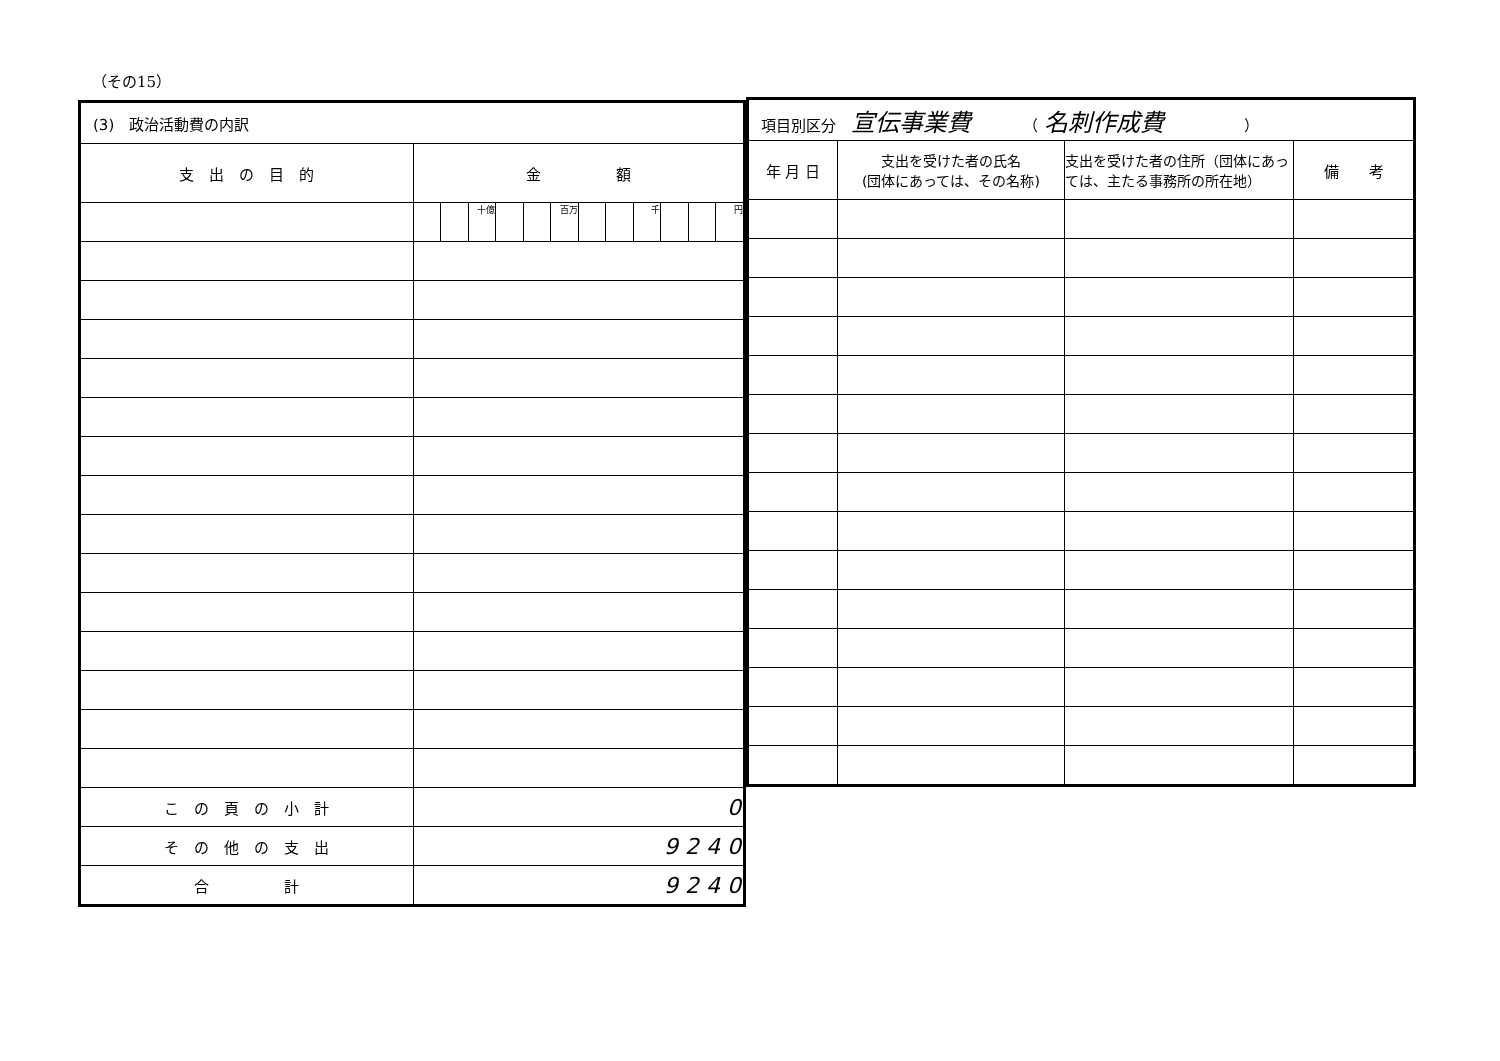（その15）
| (3) 政治活動費の内訳 | | | | | | | | | | | | |
| 支 出 の 目 的 | 金 額 | | | | | | | | | | | |
| | | | 十億 | | | 百万 | | | 千 | | | 円 |
| こ の 頁 の 小 計 | 0 | | | | | | | | | | | |
| そ の 他 の 支 出 | 9 2 4 0 | | | | | | | | | | | |
| 合 計 | 9 2 4 0 | | | | | | | | | | | |
| 項目別区分 宣伝事業費 （ 名刺作成費 ） | | | |
| 年 月 日 | 支出を受けた者の氏名 (団体にあっては、その名称) | 支出を受けた者の住所（団体にあっては、主たる事務所の所在地） | 備 考 |